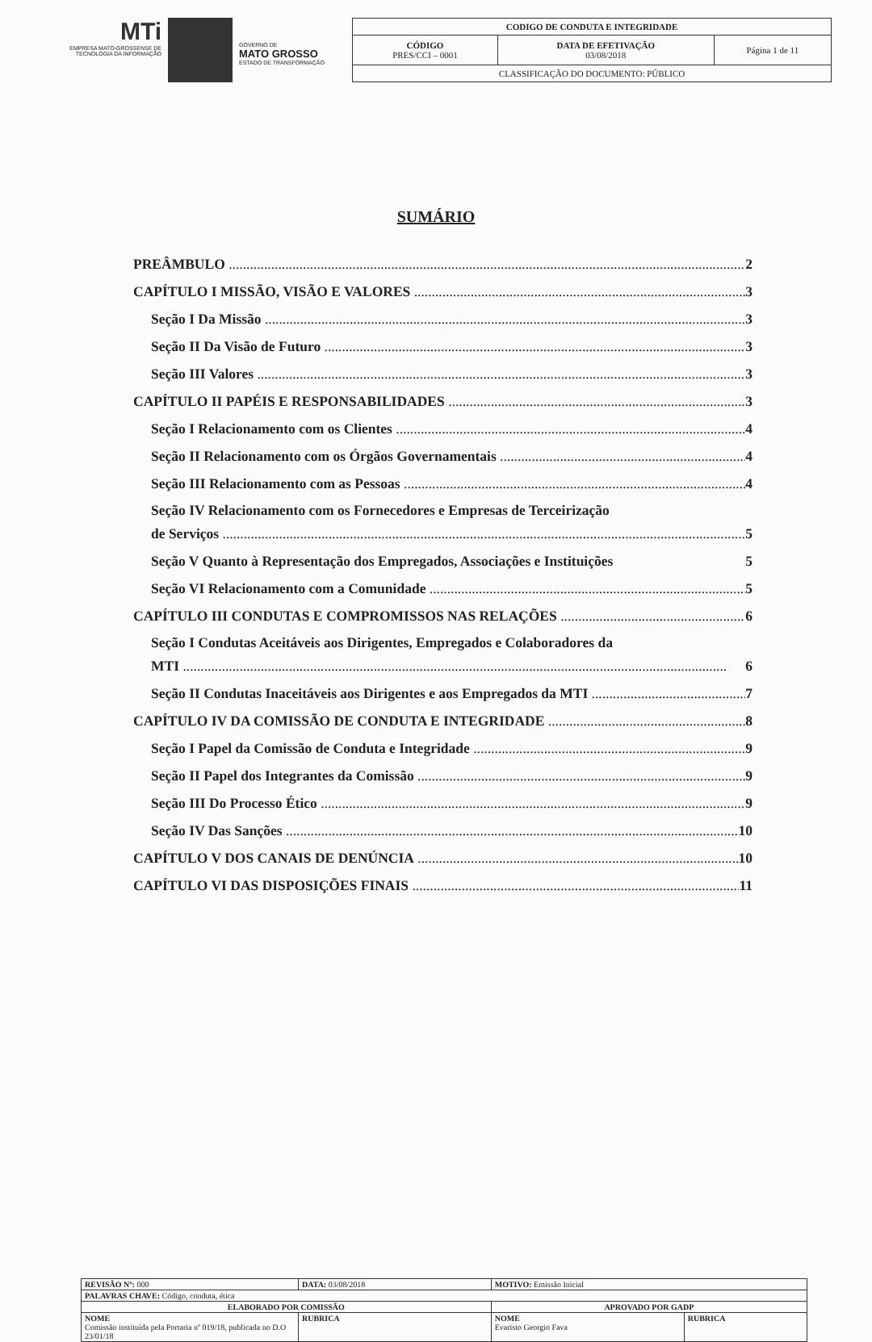MTi
EMPRESA MATO-GROSSENSE DE TECNOLOGIA DA INFORMAÇÃO
GOVERNO DE
MATO GROSSO
ESTADO DE TRANSFORMAÇÃO
| CODIGO DE CONDUTA E INTEGRIDADE | | |
| CÓDIGO PRES/CCI – 0001 | DATA DE EFETIVAÇÃO 03/08/2018 | Página 1 de 11 |
| CLASSIFICAÇÃO DO DOCUMENTO: PÚBLICO | | |
SUMÁRIO
PREÂMBULO 2
CAPÍTULO I MISSÃO, VISÃO E VALORES 3
Seção I Da Missão 3
Seção II Da Visão de Futuro 3
Seção III Valores 3
CAPÍTULO II PAPÉIS E RESPONSABILIDADES 3
Seção I Relacionamento com os Clientes 4
Seção II Relacionamento com os Órgãos Governamentais 4
Seção III Relacionamento com as Pessoas 4
Seção IV Relacionamento com os Fornecedores e Empresas de Terceirização
de Serviços 5
Seção V Quanto à Representação dos Empregados, Associações e Instituições 5
Seção VI Relacionamento com a Comunidade 5
CAPÍTULO III CONDUTAS E COMPROMISSOS NAS RELAÇÕES 6
Seção I Condutas Aceitáveis aos Dirigentes, Empregados e Colaboradores da
MTI 6
Seção II Condutas Inaceitáveis aos Dirigentes e aos Empregados da MTI 7
CAPÍTULO IV DA COMISSÃO DE CONDUTA E INTEGRIDADE 8
Seção I Papel da Comissão de Conduta e Integridade 9
Seção II Papel dos Integrantes da Comissão 9
Seção III Do Processo Ético 9
Seção IV Das Sanções 10
CAPÍTULO V DOS CANAIS DE DENÚNCIA 10
CAPÍTULO VI DAS DISPOSIÇÕES FINAIS 11
| REVISÃO Nº: 000 | | DATA: 03/08/2018 | MOTIVO: Emissão Inicial | |
| PALAVRAS CHAVE: Código, conduta, ética | | | | |
| ELABORADO POR COMISSÃO | | | APROVADO POR GADP | |
| NOME Comissão instituída pela Portaria nº 019/18, publicada no D.O 23/01/18 | RUBRICA | | NOME Evaristo Georgio Fava | RUBRICA |